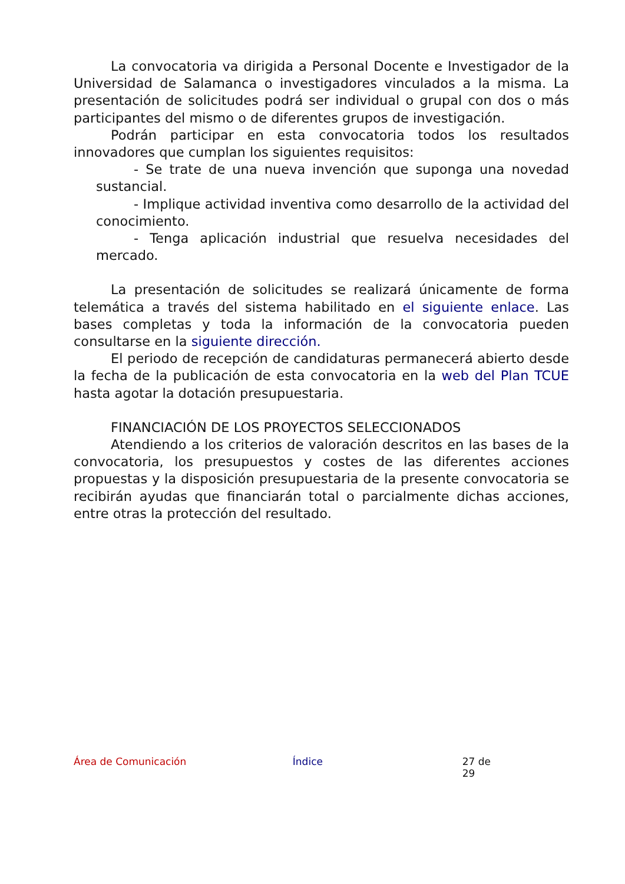La convocatoria va dirigida a Personal Docente e Investigador de la Universidad de Salamanca o investigadores vinculados a la misma. La presentación de solicitudes podrá ser individual o grupal con dos o más participantes del mismo o de diferentes grupos de investigación.
Podrán participar en esta convocatoria todos los resultados innovadores que cumplan los siguientes requisitos:
- Se trate de una nueva invención que suponga una novedad sustancial.
- Implique actividad inventiva como desarrollo de la actividad del conocimiento.
- Tenga aplicación industrial que resuelva necesidades del mercado.
La presentación de solicitudes se realizará únicamente de forma telemática a través del sistema habilitado en el siguiente enlace. Las bases completas y toda la información de la convocatoria pueden consultarse en la siguiente dirección.
El periodo de recepción de candidaturas permanecerá abierto desde la fecha de la publicación de esta convocatoria en la web del Plan TCUE hasta agotar la dotación presupuestaria.
FINANCIACIÓN DE LOS PROYECTOS SELECCIONADOS
Atendiendo a los criterios de valoración descritos en las bases de la convocatoria, los presupuestos y costes de las diferentes acciones propuestas y la disposición presupuestaria de la presente convocatoria se recibirán ayudas que financiarán total o parcialmente dichas acciones, entre otras la protección del resultado.
Área de Comunicación Índice 27 de 29